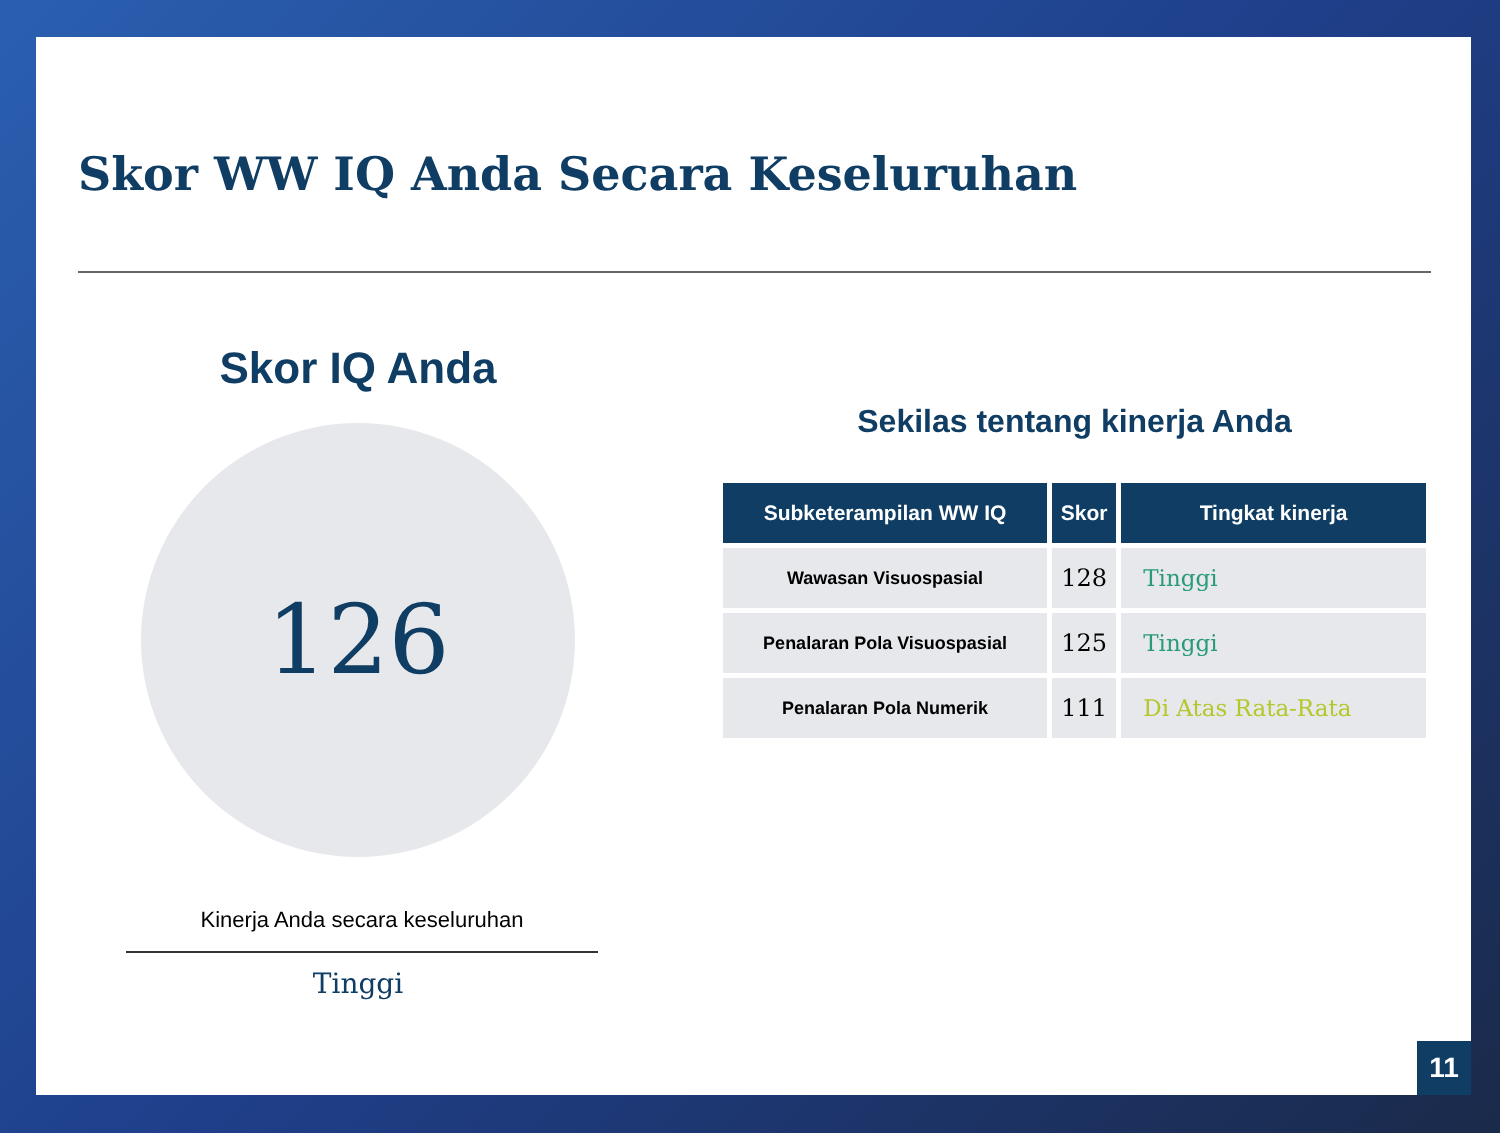Skor WW IQ Anda Secara Keseluruhan
Skor IQ Anda
126
Kinerja Anda secara keseluruhan
Tinggi
Sekilas tentang kinerja Anda
| Subketerampilan WW IQ | Skor | Tingkat kinerja |
| --- | --- | --- |
| Wawasan Visuospasial | 128 | Tinggi |
| Penalaran Pola Visuospasial | 125 | Tinggi |
| Penalaran Pola Numerik | 111 | Di Atas Rata-Rata |
11